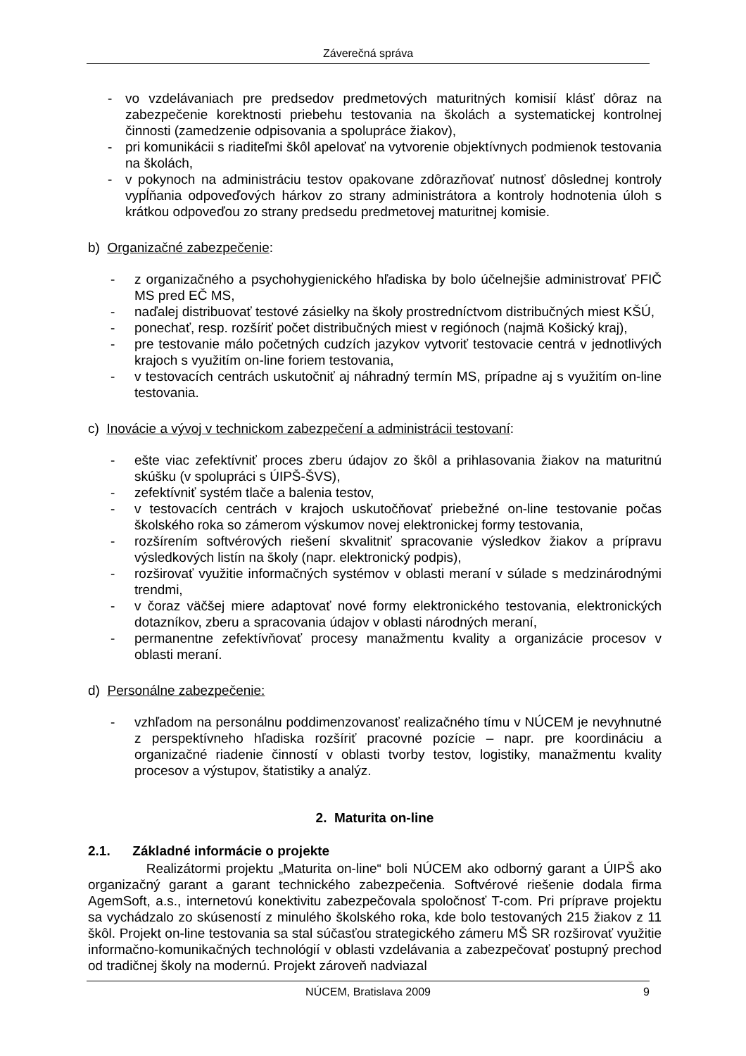Záverečná správa
- vo vzdelávaniach pre predsedov predmetových maturitných komisií klásť dôraz na zabezpečenie korektnosti priebehu testovania na školách a systematickej kontrolnej činnosti (zamedzenie odpisovania a spolupráce žiakov),
- pri komunikácii s riaditeľmi škôl apelovať na vytvorenie objektívnych podmienok testovania na školách,
- v pokynoch na administráciu testov opakovane zdôrazňovať nutnosť dôslednej kontroly vypĺňania odpoveďových hárkov zo strany administrátora a kontroly hodnotenia úloh s krátkou odpoveďou zo strany predsedu predmetovej maturitnej komisie.
b) Organizačné zabezpečenie:
- z organizačného a psychohygienického hľadiska by bolo účelnejšie administrovať PFIČ MS pred EČ MS,
- naďalej distribuovať testové zásielky na školy prostredníctvom distribučných miest KŠÚ,
- ponechať, resp. rozšíriť počet distribučných miest v regiónoch (najmä Košický kraj),
- pre testovanie málo početných cudzích jazykov vytvoriť testovacie centrá v jednotlivých krajoch s využitím on-line foriem testovania,
- v testovacích centrách uskutočniť aj náhradný termín MS, prípadne aj s využitím on-line testovania.
c) Inovácie a vývoj v technickom zabezpečení a administrácii testovaní:
- ešte viac zefektívniť proces zberu údajov zo škôl a prihlasovania žiakov na maturitnú skúšku (v spolupráci s ÚIPŠ-ŠVS),
- zefektívniť systém tlače a balenia testov,
- v testovacích centrách v krajoch uskutočňovať priebežné on-line testovanie počas školského roka so zámerom výskumov novej elektronickej formy testovania,
- rozšírením softvérových riešení skvalitniť spracovanie výsledkov žiakov a prípravu výsledkových listín na školy (napr. elektronický podpis),
- rozširovať využitie informačných systémov v oblasti meraní v súlade s medzinárodnými trendmi,
- v čoraz väčšej miere adaptovať nové formy elektronického testovania, elektronických dotazníkov, zberu a spracovania údajov v oblasti národných meraní,
- permanentne zefektívňovať procesy manažmentu kvality a organizácie procesov v oblasti meraní.
d) Personálne zabezpečenie:
- vzhľadom na personálnu poddimenzovanosť realizačného tímu v NÚCEM je nevyhnutné z perspektívneho hľadiska rozšíriť pracovné pozície – napr. pre koordináciu a organizačné riadenie činností v oblasti tvorby testov, logistiky, manažmentu kvality procesov a výstupov, štatistiky a analýz.
2. Maturita on-line
2.1. Základné informácie o projekte
Realizátormi projektu „Maturita on-line“ boli NÚCEM ako odborný garant a ÚIPŠ ako organizačný garant a garant technického zabezpečenia. Softvérové riešenie dodala firma AgemSoft, a.s., internetovú konektivitu zabezpečovala spoločnosť T-com. Pri príprave projektu sa vychádzalo zo skúseností z minulého školského roka, kde bolo testovaných 215 žiakov z 11 škôl. Projekt on-line testovania sa stal súčasťou strategického zámeru MŠ SR rozširovať využitie informačno-komunikačných technológií v oblasti vzdelávania a zabezpečovať postupný prechod od tradičnej školy na modernú. Projekt zároveň nadviazal
NÚCEM, Bratislava 2009 9